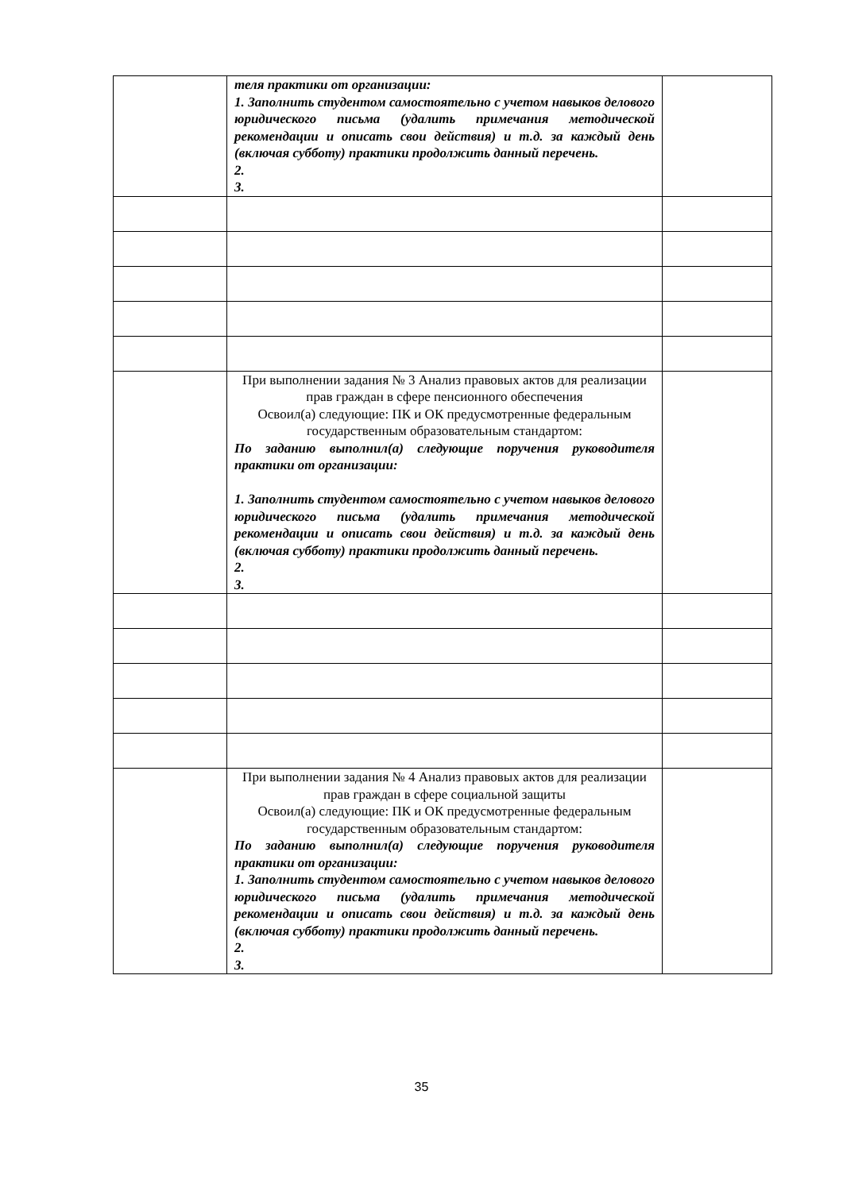| | теля практики от организации: 1. Заполнить студентом самостоятельно с учетом навыков делового юридического письма (удалить примечания методической рекомендации и описать свои действия) и т.д. за каждый день (включая субботу) практики продолжить данный перечень. 2. 3. | |
| | При выполнении задания № 3 Анализ правовых актов для реализации прав граждан в сфере пенсионного обеспечения Освоил(а) следующие: ПК и ОК предусмотренные федеральным государственным образовательным стандартом: По заданию выполнил(а) следующие поручения руководителя практики от организации: 1. Заполнить студентом самостоятельно с учетом навыков делового юридического письма (удалить примечания методической рекомендации и описать свои действия) и т.д. за каждый день (включая субботу) практики продолжить данный перечень. 2. 3. | |
| | При выполнении задания № 4 Анализ правовых актов для реализации прав граждан в сфере социальной защиты Освоил(а) следующие: ПК и ОК предусмотренные федеральным государственным образовательным стандартом: По заданию выполнил(а) следующие поручения руководителя практики от организации: 1. Заполнить студентом самостоятельно с учетом навыков делового юридического письма (удалить примечания методической рекомендации и описать свои действия) и т.д. за каждый день (включая субботу) практики продолжить данный перечень. 2. 3. | |
35